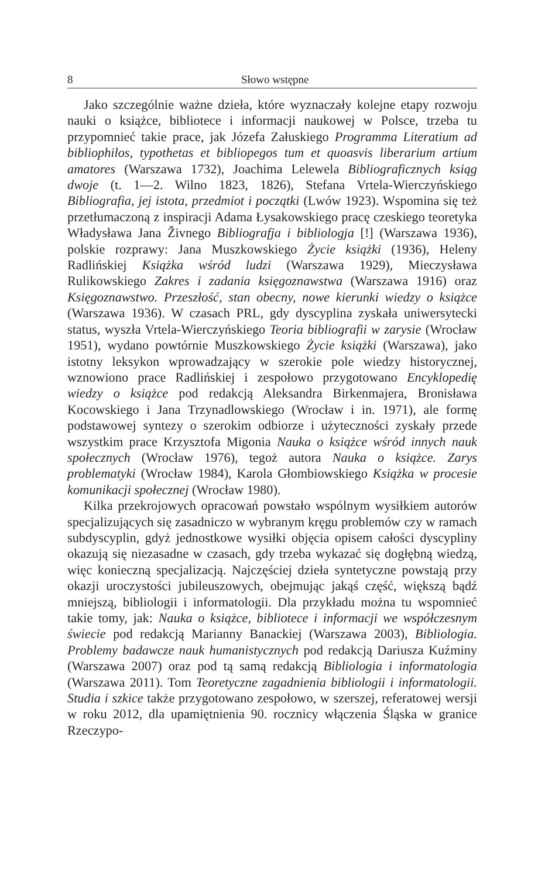8 Słowo wstępne
Jako szczególnie ważne dzieła, które wyznaczały kolejne etapy rozwoju nauki o książce, bibliotece i informacji naukowej w Polsce, trzeba tu przypomnieć takie prace, jak Józefa Załuskiego Programma Literatium ad bibliophilos, typothetas et bibliopegos tum et quoasvis liberarium artium amatores (Warszawa 1732), Joachima Lelewela Bibliograficznych ksiąg dwoje (t. 1—2. Wilno 1823, 1826), Stefana Vrtela-Wierczyńskiego Bibliografia, jej istota, przedmiot i początki (Lwów 1923). Wspomina się też przetłumaczoną z inspiracji Adama Łysakowskiego pracę czeskiego teoretyka Władysława Jana Živnego Bibliografja i bibliologja [!] (Warszawa 1936), polskie rozprawy: Jana Muszkowskiego Życie książki (1936), Heleny Radlińskiej Książka wśród ludzi (Warszawa 1929), Mieczysława Rulikowskiego Zakres i zadania księgoznawstwa (Warszawa 1916) oraz Księgoznawstwo. Przeszłość, stan obecny, nowe kierunki wiedzy o książce (Warszawa 1936). W czasach PRL, gdy dyscyplina zyskała uniwersytecki status, wyszła Vrtela-Wierczyńskiego Teoria bibliografii w zarysie (Wrocław 1951), wydano powtórnie Muszkowskiego Życie książki (Warszawa), jako istotny leksykon wprowadzający w szerokie pole wiedzy historycznej, wznowiono prace Radlińskiej i zespołowo przygotowano Encyklopedię wiedzy o książce pod redakcją Aleksandra Birkenmajera, Bronisława Kocowskiego i Jana Trzynadlowskiego (Wrocław i in. 1971), ale formę podstawowej syntezy o szerokim odbiorze i użyteczności zyskały przede wszystkim prace Krzysztofa Migonia Nauka o książce wśród innych nauk społecznych (Wrocław 1976), tegoż autora Nauka o książce. Zarys problematyki (Wrocław 1984), Karola Głombiowskiego Książka w procesie komunikacji społecznej (Wrocław 1980).
Kilka przekrojowych opracowań powstało wspólnym wysiłkiem autorów specjalizujących się zasadniczo w wybranym kręgu problemów czy w ramach subdyscyplin, gdyż jednostkowe wysiłki objęcia opisem całości dyscypliny okazują się niezasadne w czasach, gdy trzeba wykazać się dogłębną wiedzą, więc konieczną specjalizacją. Najczęściej dzieła syntetyczne powstają przy okazji uroczystości jubileuszowych, obejmując jakąś część, większą bądź mniejszą, bibliologii i informatologii. Dla przykładu można tu wspomnieć takie tomy, jak: Nauka o książce, bibliotece i informacji we współczesnym świecie pod redakcją Marianny Banackiej (Warszawa 2003), Bibliologia. Problemy badawcze nauk humanistycznych pod redakcją Dariusza Kuźminy (Warszawa 2007) oraz pod tą samą redakcją Bibliologia i informatologia (Warszawa 2011). Tom Teoretyczne zagadnienia bibliologii i informatologii. Studia i szkice także przygotowano zespołowo, w szerszej, referatowej wersji w roku 2012, dla upamiętnienia 90. rocznicy włączenia Śląska w granice Rzeczypo-